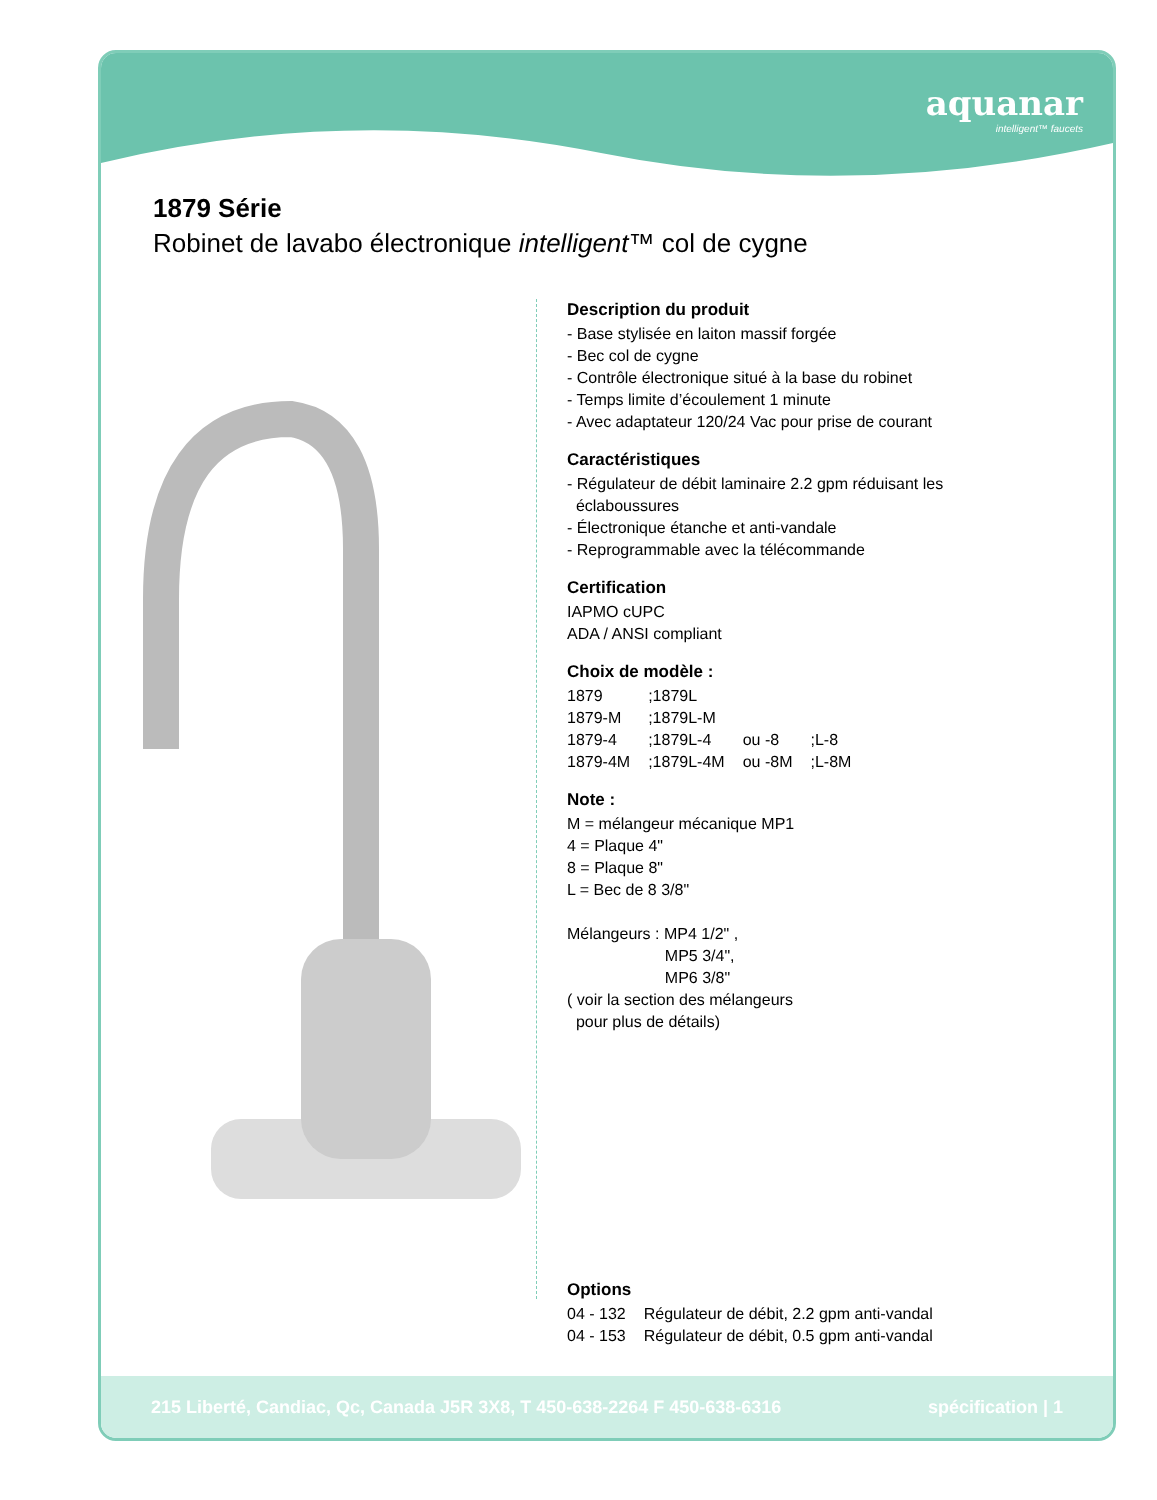aquanar
intelligent™ faucets
1879 Série
Robinet de lavabo électronique intelligent™ col de cygne
Description du produit
- Base stylisée en laiton massif forgée
- Bec col de cygne
- Contrôle électronique situé à la base du robinet
- Temps limite d’écoulement 1 minute
- Avec adaptateur 120/24 Vac pour prise de courant
Caractéristiques
- Régulateur de débit laminaire 2.2 gpm réduisant les
éclaboussures
- Électronique étanche et anti-vandale
- Reprogrammable avec la télécommande
Certification
IAPMO cUPC
ADA / ANSI compliant
Choix de modèle :
| 1879 | ;1879L | | |
| 1879-M | ;1879L-M | | |
| 1879-4 | ;1879L-4 | ou -8 | ;L-8 |
| 1879-4M | ;1879L-4M | ou -8M | ;L-8M |
Note :
M = mélangeur mécanique MP1
4 = Plaque 4"
8 = Plaque 8"
L = Bec de 8 3/8"
Mélangeurs : MP4 1/2" ,
MP5 3/4",
MP6 3/8"
( voir la section des mélangeurs
pour plus de détails)
Options
| 04 - 132 | Régulateur de débit, 2.2 gpm anti-vandal |
| 04 - 153 | Régulateur de débit, 0.5 gpm anti-vandal |
215 Liberté, Candiac, Qc, Canada J5R 3X8, T 450-638-2264 F 450-638-6316 spécification | 1